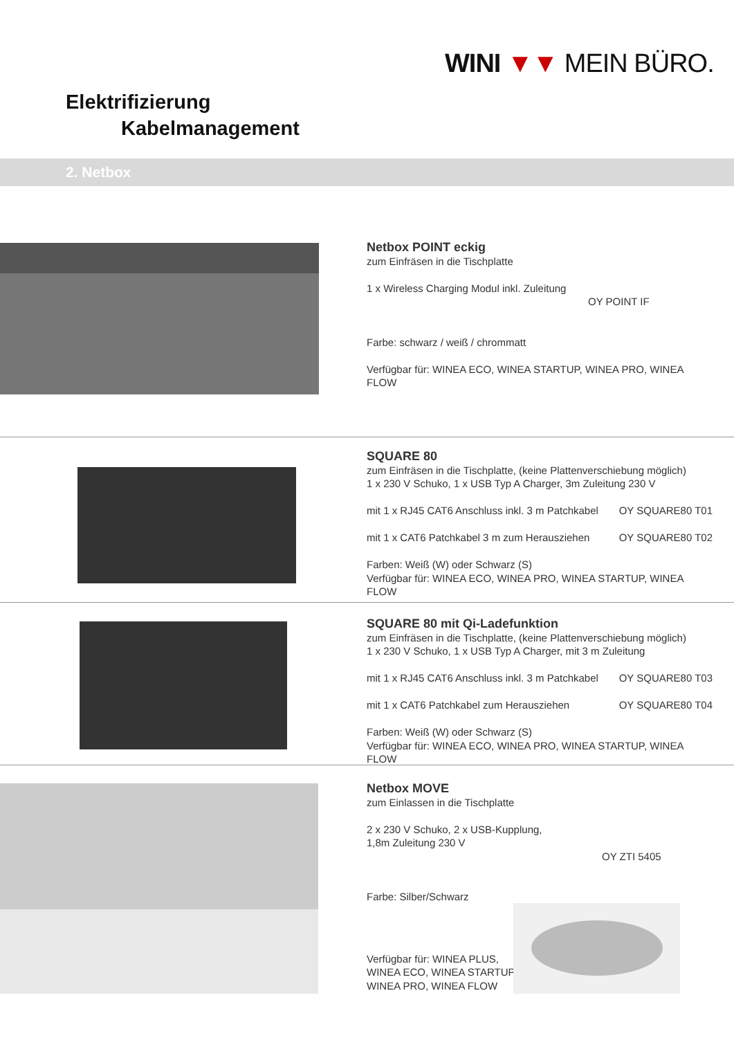WINI ▼▼ MEIN BÜRO.
Elektrifizierung
Kabelmanagement
2. Netbox
Netbox POINT eckig
zum Einfräsen in die Tischplatte
1 x Wireless Charging Modul inkl. Zuleitung
OY POINT IF
Farbe: schwarz / weiß / chrommatt
Verfügbar für: WINEA ECO, WINEA STARTUP, WINEA PRO, WINEA FLOW
SQUARE 80
zum Einfräsen in die Tischplatte, (keine Plattenverschiebung möglich)
1 x 230 V Schuko, 1 x USB Typ A Charger, 3m Zuleitung 230 V
mit 1 x RJ45 CAT6 Anschluss inkl. 3 m Patchkabel OY SQUARE80 T01
mit 1 x CAT6 Patchkabel 3 m zum Herausziehen OY SQUARE80 T02
Farben: Weiß (W) oder Schwarz (S)
Verfügbar für: WINEA ECO, WINEA PRO, WINEA STARTUP, WINEA FLOW
SQUARE 80 mit Qi-Ladefunktion
zum Einfräsen in die Tischplatte, (keine Plattenverschiebung möglich)
1 x 230 V Schuko, 1 x USB Typ A Charger, mit 3 m Zuleitung
mit 1 x RJ45 CAT6 Anschluss inkl. 3 m Patchkabel OY SQUARE80 T03
mit 1 x CAT6 Patchkabel zum Herausziehen OY SQUARE80 T04
Farben: Weiß (W) oder Schwarz (S)
Verfügbar für: WINEA ECO, WINEA PRO, WINEA STARTUP, WINEA FLOW
Netbox MOVE
zum Einlassen in die Tischplatte
2 x 230 V Schuko, 2 x USB-Kupplung,
1,8m Zuleitung 230 V
OY ZTI 5405
Farbe: Silber/Schwarz
Verfügbar für: WINEA PLUS,
WINEA ECO, WINEA STARTUP,
WINEA PRO, WINEA FLOW